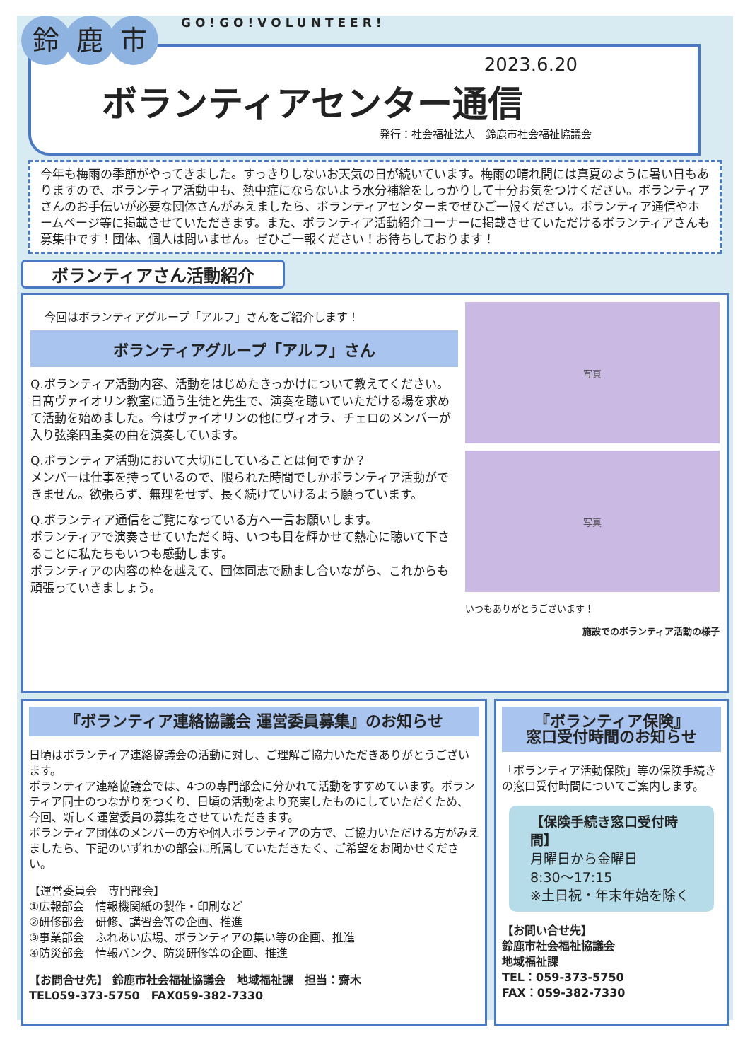鈴鹿 市 GO!GO!VOLUNTEER!
2023.6.20
ボランティアセンター通信
発行：社会福祉法人　鈴鹿市社会福祉協議会
今年も梅雨の季節がやってきました。すっきりしないお天気の日が続いています。梅雨の晴れ間には真夏のように暑い日もありますので、ボランティア活動中も、熱中症にならないよう水分補給をしっかりして十分お気をつけください。ボランティアさんのお手伝いが必要な団体さんがみえましたら、ボランティアセンターまでぜひご一報ください。ボランティア通信やホームページ等に掲載させていただきます。また、ボランティア活動紹介コーナーに掲載させていただけるボランティアさんも募集中です！団体、個人は問いません。ぜひご一報ください！お待ちしております！
ボランティアさん活動紹介
今回はボランティアグループ「アルフ」さんをご紹介します！
ボランティアグループ「アルフ」さん
Q.ボランティア活動内容、活動をはじめたきっかけについて教えてください。
日髙ヴァイオリン教室に通う生徒と先生で、演奏を聴いていただける場を求めて活動を始めました。今はヴァイオリンの他にヴィオラ、チェロのメンバーが入り弦楽四重奏の曲を演奏しています。
Q.ボランティア活動において大切にしていることは何ですか？
メンバーは仕事を持っているので、限られた時間でしかボランティア活動ができません。欲張らず、無理をせず、長く続けていけるよう願っています。
Q.ボランティア通信をご覧になっている方へ一言お願いします。
ボランティアで演奏させていただく時、いつも目を輝かせて熱心に聴いて下さることに私たちもいつも感動します。
ボランティアの内容の枠を越えて、団体同志で励まし合いながら、これからも頑張っていきましょう。
写真
写真
いつもありがとうございます！
施設でのボランティア活動の様子
『ボランティア連絡協議会 運営委員募集』のお知らせ
日頃はボランティア連絡協議会の活動に対し、ご理解ご協力いただきありがとうございます。
ボランティア連絡協議会では、4つの専門部会に分かれて活動をすすめています。ボランティア同士のつながりをつくり、日頃の活動をより充実したものにしていただくため、今回、新しく運営委員の募集をさせていただきます。
ボランティア団体のメンバーの方や個人ボランティアの方で、ご協力いただける方がみえましたら、下記のいずれかの部会に所属していただきたく、ご希望をお聞かせください。
【運営委員会　専門部会】
①広報部会　情報機関紙の製作・印刷など
②研修部会　研修、講習会等の企画、推進
③事業部会　ふれあい広場、ボランティアの集い等の企画、推進
④防災部会　情報バンク、防災研修等の企画、推進
【お問合せ先】 鈴鹿市社会福祉協議会　地域福祉課　担当：齋木
TEL059-373-5750　FAX059-382-7330
『ボランティア保険』
窓口受付時間のお知らせ
「ボランティア活動保険」等の保険手続きの窓口受付時間についてご案内します。
【保険手続き窓口受付時間】
月曜日から金曜日
8:30～17:15
※土日祝・年末年始を除く
【お問い合せ先】
鈴鹿市社会福祉協議会
地域福祉課
TEL：059-373-5750
FAX：059-382-7330